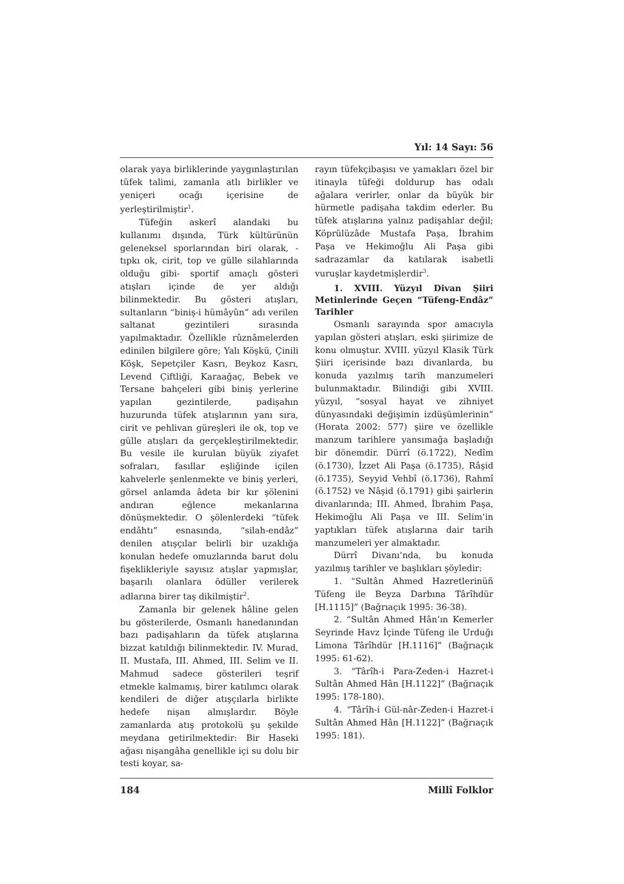Yıl: 14 Sayı: 56
olarak yaya birliklerinde yaygınlaştırılan tüfek talimi, zamanla atlı birlikler ve yeniçeri ocağı içerisine de yerleştirilmiştir<sup>1</sup>.
Tüfeğin askerî alandaki bu kullanımı dışında, Türk kültürünün geleneksel sporlarından biri olarak, -tıpkı ok, cirit, top ve gülle silahlarında olduğu gibi- sportif amaçlı gösteri atışları içinde de yer aldığı bilinmektedir. Bu gösteri atışları, sultanların “biniş-i hümâyûn” adı verilen saltanat gezintileri sırasında yapılmaktadır. Özellikle rûznâmelerden edinilen bilgilere göre; Yalı Köşkü, Çinili Köşk, Sepetçiler Kasrı, Beykoz Kasrı, Levend Çiftliği, Karaağaç, Bebek ve Tersane bahçeleri gibi biniş yerlerine yapılan gezintilerde, padişahın huzurunda tüfek atışlarının yanı sıra, cirit ve pehlivan güreşleri ile ok, top ve gülle atışları da gerçekleştirilmektedir. Bu vesile ile kurulan büyük ziyafet sofraları, fasıllar eşliğinde içilen kahvelerle şenlenmekte ve biniş yerleri, görsel anlamda âdeta bir kır şölenini andıran eğlence mekanlarına dönüşmektedir. O şölenlerdeki “tüfek endâhtı” esnasında, “silah-endâz” denilen atışçılar belirli bir uzaklığa konulan hedefe omuzlarında barut dolu fişeklikleriyle sayısız atışlar yapmışlar, başarılı olanlara ödüller verilerek adlarına birer taş dikilmiştir<sup>2</sup>.
Zamanla bir gelenek hâline gelen bu gösterilerde, Osmanlı hanedanından bazı padişahların da tüfek atışlarına bizzat katıldığı bilinmektedir. IV. Murad, II. Mustafa, III. Ahmed, III. Selim ve II. Mahmud sadece gösterileri teşrif etmekle kalmamış, birer katılımcı olarak kendileri de diğer atışçılarla birlikte hedefe nişan almışlardır. Böyle zamanlarda atış protokolü şu şekilde meydana getirilmektedir: Bir Haseki ağası nişangâha genellikle içi su dolu bir testi koyar, sa-
rayın tüfekçibaşısı ve yamakları özel bir itinayla tüfeği doldurup has odalı ağalara verirler, onlar da büyük bir hürmetle padişaha takdim ederler. Bu tüfek atışlarına yalnız padişahlar değil; Köprülüzâde Mustafa Paşa, İbrahim Paşa ve Hekimoğlu Ali Paşa gibi sadrazamlar da katılarak isabetli vuruşlar kaydetmişlerdir<sup>3</sup>.
1. XVIII. Yüzyıl Divan Şiiri Metinlerinde Geçen “Tüfeng-Endâz” Tarihler
Osmanlı sarayında spor amacıyla yapılan gösteri atışları, eski şiirimize de konu olmuştur. XVIII. yüzyıl Klasik Türk Şiiri içerisinde bazı divanlarda, bu konuda yazılmış tarih manzumeleri bulunmaktadır. Bilindiği gibi XVIII. yüzyıl, “sosyal hayat ve zihniyet dünyasındaki değişimin izdüşümlerinin” (Horata 2002: 577) şiire ve özellikle manzum tarihlere yansımağa başladığı bir dönemdir. Dürrî (ö.1722), Nedîm (ö.1730), İzzet Ali Paşa (ö.1735), Râşid (ö.1735), Seyyid Vehbî (ö.1736), Rahmî (ö.1752) ve Nâşid (ö.1791) gibi şairlerin divanlarında; III. Ahmed, İbrahim Paşa, Hekimoğlu Ali Paşa ve III. Selim’in yaptıkları tüfek atışlarına dair tarih manzumeleri yer almaktadır.
Dürrî Divanı’nda, bu konuda yazılmış tarihler ve başlıkları şöyledir:
1. “Sultân Ahmed Hazretlerinüñ Tüfeng ile Beyza Darbına Târîhdür [H.1115]” (Bağrıaçık 1995: 36-38).
2. “Sultân Ahmed Hân’ın Kemerler Seyrinde Havz İçinde Tüfeng ile Urduğı Limona Târîhdür [H.1116]” (Bağrıaçık 1995: 61-62).
3. “Târîh-i Para-Zeden-i Hazret-i Sultân Ahmed Hân [H.1122]” (Bağrıaçık 1995: 178-180).
4. “Târîh-i Gül-nâr-Zeden-i Hazret-i Sultân Ahmed Hân [H.1122]” (Bağrıaçık 1995: 181).
184 Millî Folklor